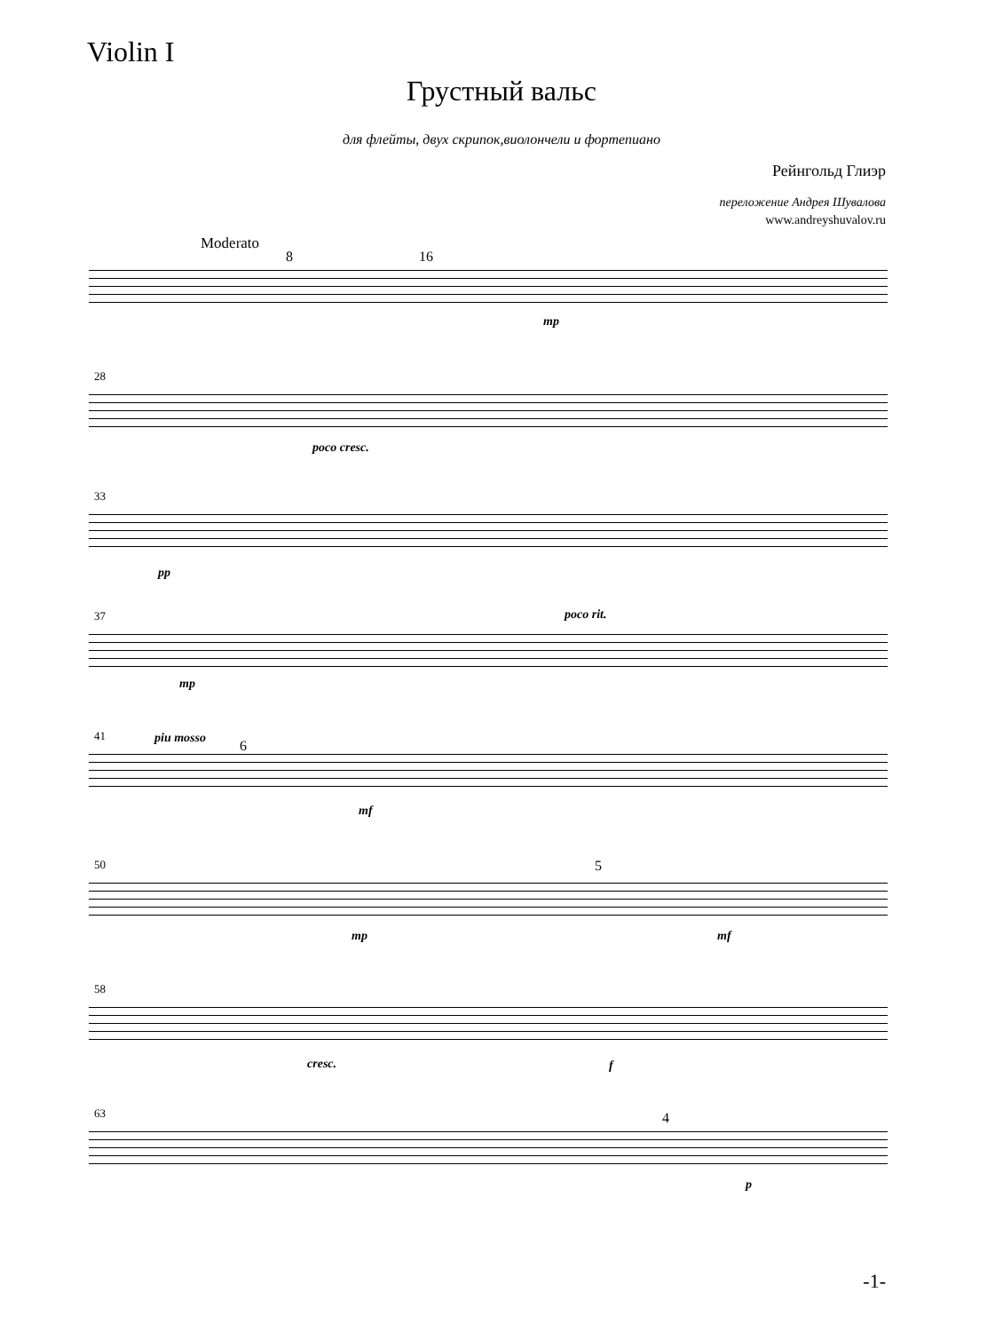Violin I
Грустный вальс
для флейты, двух скрипок,виолончели и фортепиано
Рейнгольд Глиэр
переложение Андрея Шувалова
www.andreyshuvalov.ru
Moderato
8 16
mp
28
poco cresc.
33
pp
37 poco rit.
mp
41 piu mosso 6
mf
50
mp
5
mf
58
cresc. f
63 4
p
-1-